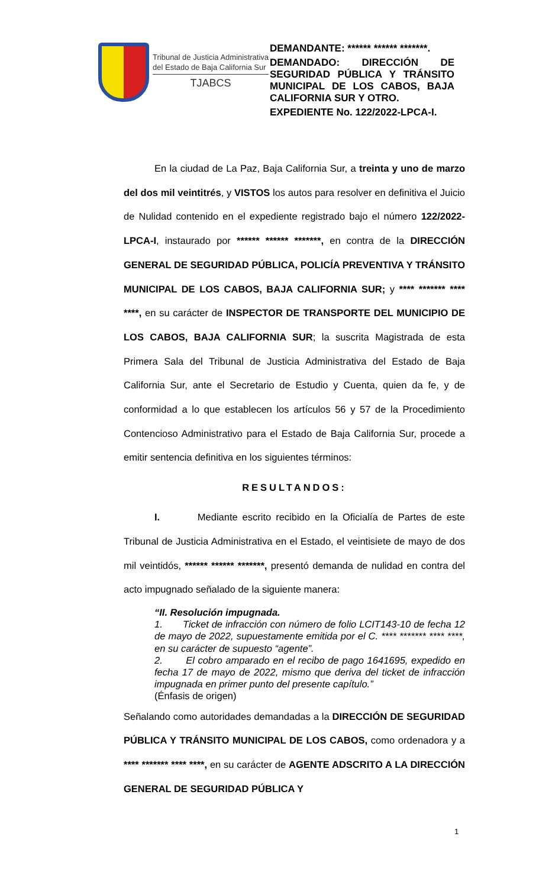Tribunal de Justicia Administrativa
del Estado de Baja California Sur
TJABCS
DEMANDANTE: ****** ****** *******.
DEMANDADO: DIRECCIÓN DE SEGURIDAD PÚBLICA Y TRÁNSITO MUNICIPAL DE LOS CABOS, BAJA CALIFORNIA SUR Y OTRO.
EXPEDIENTE No. 122/2022-LPCA-I.
En la ciudad de La Paz, Baja California Sur, a treinta y uno de marzo del dos mil veintitrés, y VISTOS los autos para resolver en definitiva el Juicio de Nulidad contenido en el expediente registrado bajo el número 122/2022-LPCA-I, instaurado por ****** ****** *******, en contra de la DIRECCIÓN GENERAL DE SEGURIDAD PÚBLICA, POLICÍA PREVENTIVA Y TRÁNSITO MUNICIPAL DE LOS CABOS, BAJA CALIFORNIA SUR; y **** ******* **** ****, en su carácter de INSPECTOR DE TRANSPORTE DEL MUNICIPIO DE LOS CABOS, BAJA CALIFORNIA SUR; la suscrita Magistrada de esta Primera Sala del Tribunal de Justicia Administrativa del Estado de Baja California Sur, ante el Secretario de Estudio y Cuenta, quien da fe, y de conformidad a lo que establecen los artículos 56 y 57 de la Procedimiento Contencioso Administrativo para el Estado de Baja California Sur, procede a emitir sentencia definitiva en los siguientes términos:
RESULTANDOS:
I. Mediante escrito recibido en la Oficialía de Partes de este Tribunal de Justicia Administrativa en el Estado, el veintisiete de mayo de dos mil veintidós, ****** ****** *******, presentó demanda de nulidad en contra del acto impugnado señalado de la siguiente manera:
“II. Resolución impugnada.
1. Ticket de infracción con número de folio LCIT143-10 de fecha 12 de mayo de 2022, supuestamente emitida por el C. **** ******* **** ****, en su carácter de supuesto “agente”.
2. El cobro amparado en el recibo de pago 1641695, expedido en fecha 17 de mayo de 2022, mismo que deriva del ticket de infracción impugnada en primer punto del presente capítulo.”
(Énfasis de origen)
Señalando como autoridades demandadas a la DIRECCIÓN DE SEGURIDAD PÚBLICA Y TRÁNSITO MUNICIPAL DE LOS CABOS, como ordenadora y a **** ******* **** ****, en su carácter de AGENTE ADSCRITO A LA DIRECCIÓN GENERAL DE SEGURIDAD PÚBLICA Y
1